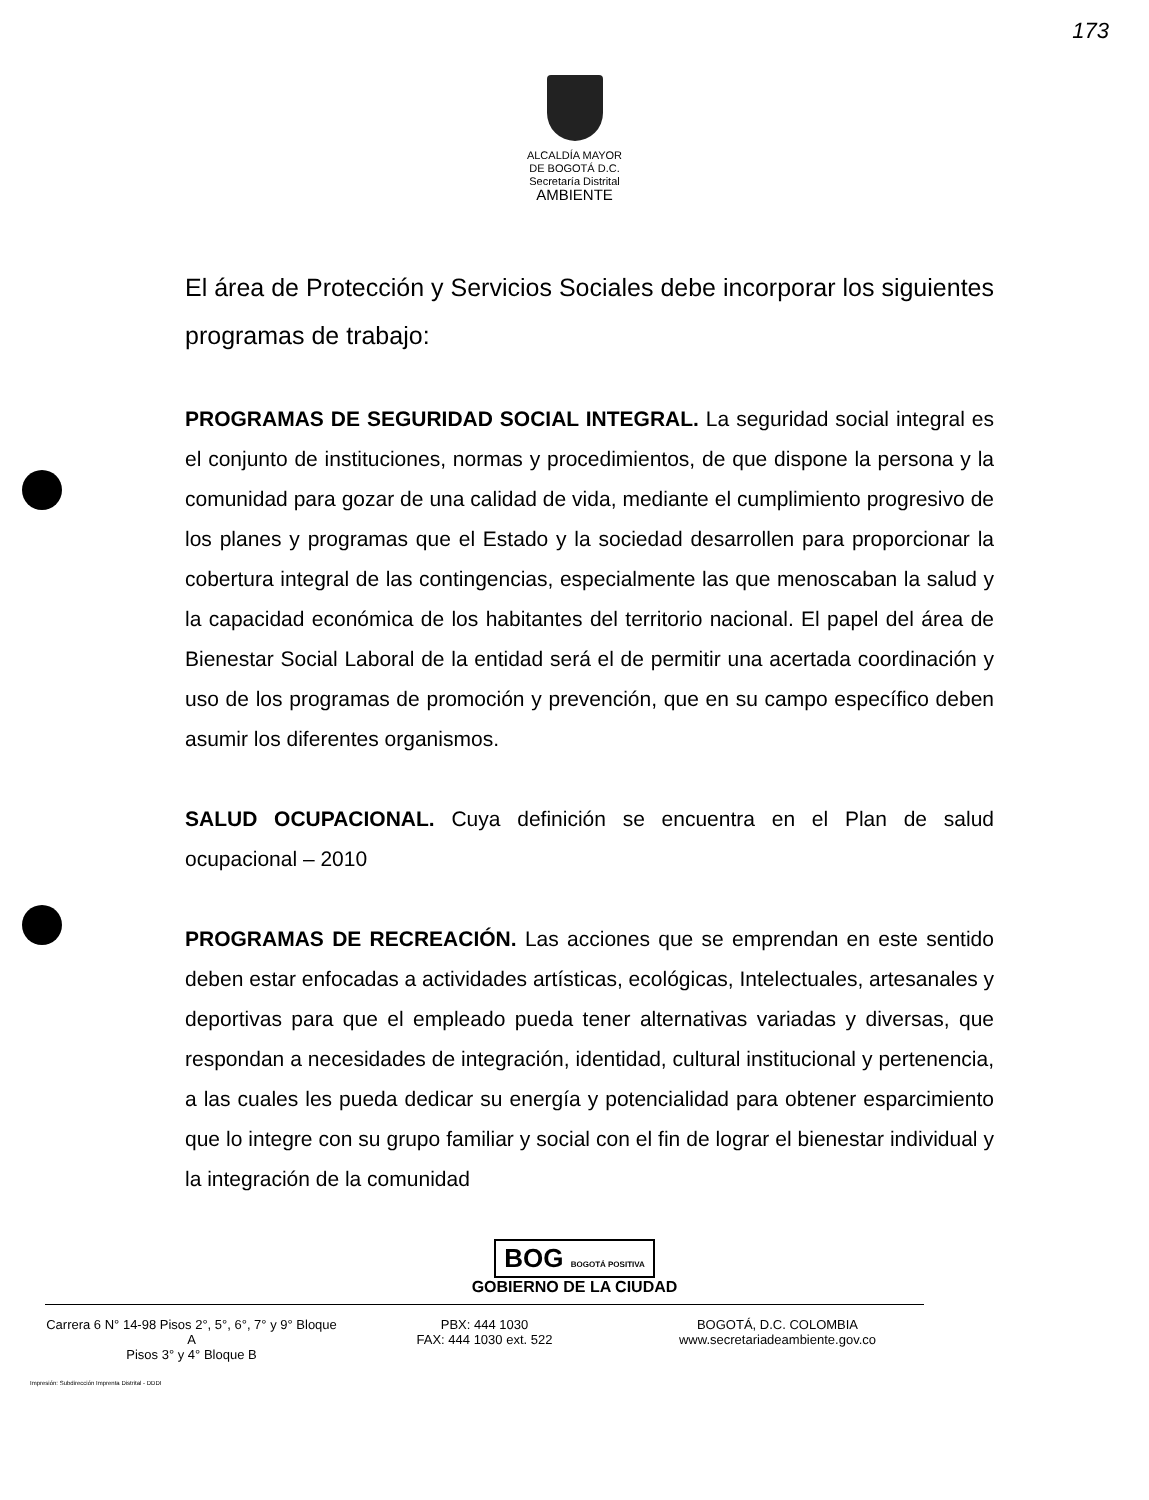173
ALCALDÍA MAYOR
DE BOGOTÁ D.C.
Secretaría Distrital
AMBIENTE
El área de Protección y Servicios Sociales debe incorporar los siguientes programas de trabajo:
PROGRAMAS DE SEGURIDAD SOCIAL INTEGRAL. La seguridad social integral es el conjunto de instituciones, normas y procedimientos, de que dispone la persona y la comunidad para gozar de una calidad de vida, mediante el cumplimiento progresivo de los planes y programas que el Estado y la sociedad desarrollen para proporcionar la cobertura integral de las contingencias, especialmente las que menoscaban la salud y la capacidad económica de los habitantes del territorio nacional. El papel del área de Bienestar Social Laboral de la entidad será el de permitir una acertada coordinación y uso de los programas de promoción y prevención, que en su campo específico deben asumir los diferentes organismos.
SALUD OCUPACIONAL. Cuya definición se encuentra en el Plan de salud ocupacional – 2010
PROGRAMAS DE RECREACIÓN. Las acciones que se emprendan en este sentido deben estar enfocadas a actividades artísticas, ecológicas, Intelectuales, artesanales y deportivas para que el empleado pueda tener alternativas variadas y diversas, que respondan a necesidades de integración, identidad, cultural institucional y pertenencia, a las cuales les pueda dedicar su energía y potencialidad para obtener esparcimiento que lo integre con su grupo familiar y social con el fin de lograr el bienestar individual y la integración de la comunidad
BOG BOGOTÁ POSITIVA
GOBIERNO DE LA CIUDAD
Carrera 6 N° 14-98 Pisos 2°, 5°, 6°, 7° y 9° Bloque A
Pisos 3° y 4° Bloque B
PBX: 444 1030
FAX: 444 1030 ext. 522
BOGOTÁ, D.C. COLOMBIA
www.secretariadeambiente.gov.co
Impresión: Subdirección Imprenta Distrital - DDDI